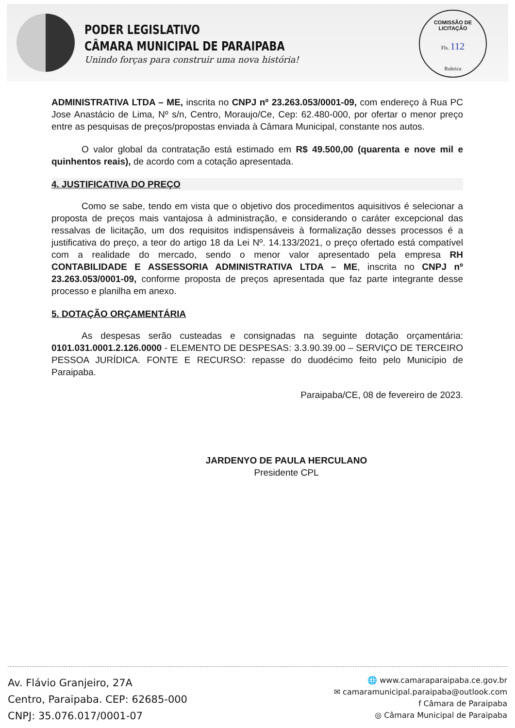PODER LEGISLATIVO
CÂMARA MUNICIPAL DE PARAIPABA
Unindo forças para construir uma nova história!
COMISSÃO DE LICITAÇÃO
Fls. 112
Rubrica
ADMINISTRATIVA LTDA – ME, inscrita no CNPJ nº 23.263.053/0001-09, com endereço à Rua PC Jose Anastácio de Lima, Nº s/n, Centro, Moraujo/Ce, Cep: 62.480-000, por ofertar o menor preço entre as pesquisas de preços/propostas enviada à Câmara Municipal, constante nos autos.
O valor global da contratação está estimado em R$ 49.500,00 (quarenta e nove mil e quinhentos reais), de acordo com a cotação apresentada.
4. JUSTIFICATIVA DO PREÇO
Como se sabe, tendo em vista que o objetivo dos procedimentos aquisitivos é selecionar a proposta de preços mais vantajosa à administração, e considerando o caráter excepcional das ressalvas de licitação, um dos requisitos indispensáveis à formalização desses processos é a justificativa do preço, a teor do artigo 18 da Lei Nº. 14.133/2021, o preço ofertado está compatível com a realidade do mercado, sendo o menor valor apresentado pela empresa RH CONTABILIDADE E ASSESSORIA ADMINISTRATIVA LTDA – ME, inscrita no CNPJ nº 23.263.053/0001-09, conforme proposta de preços apresentada que faz parte integrante desse processo e planilha em anexo.
5. DOTAÇÃO ORÇAMENTÁRIA
As despesas serão custeadas e consignadas na seguinte dotação orçamentária: 0101.031.0001.2.126.0000 - ELEMENTO DE DESPESAS: 3.3.90.39.00 – SERVIÇO DE TERCEIRO PESSOA JURÍDICA. FONTE E RECURSO: repasse do duodécimo feito pelo Município de Paraipaba.
Paraipaba/CE, 08 de fevereiro de 2023.
JARDENYO DE PAULA HERCULANO
Presidente CPL
Av. Flávio Granjeiro, 27A
Centro, Paraipaba. CEP: 62685-000
CNPJ: 35.076.017/0001-07
🌐 www.camaraparaipaba.ce.gov.br
✉ camaramunicipal.paraipaba@outlook.com
f Câmara de Paraipaba
◎ Câmara Municipal de Paraipaba